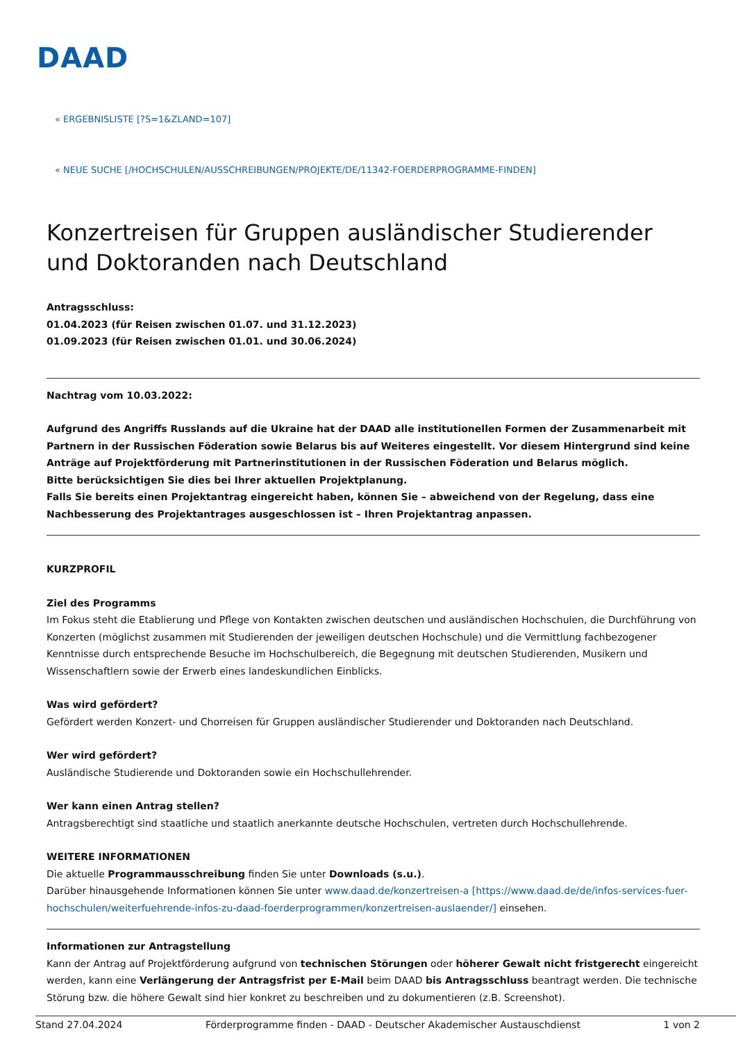DAAD
« ERGEBNISLISTE [?S=1&ZLAND=107]
« NEUE SUCHE [/HOCHSCHULEN/AUSSCHREIBUNGEN/PROJEKTE/DE/11342-FOERDERPROGRAMME-FINDEN]
Konzertreisen für Gruppen ausländischer Studierender und Doktoranden nach Deutschland
Antragsschluss:
01.04.2023 (für Reisen zwischen 01.07. und 31.12.2023)
01.09.2023 (für Reisen zwischen 01.01. und 30.06.2024)
Nachtrag vom 10.03.2022:
Aufgrund des Angriffs Russlands auf die Ukraine hat der DAAD alle institutionellen Formen der Zusammenarbeit mit Partnern in der Russischen Föderation sowie Belarus bis auf Weiteres eingestellt. Vor diesem Hintergrund sind keine Anträge auf Projektförderung mit Partnerinstitutionen in der Russischen Föderation und Belarus möglich.
Bitte berücksichtigen Sie dies bei Ihrer aktuellen Projektplanung.
Falls Sie bereits einen Projektantrag eingereicht haben, können Sie – abweichend von der Regelung, dass eine Nachbesserung des Projektantrages ausgeschlossen ist – Ihren Projektantrag anpassen.
KURZPROFIL
Ziel des Programms
Im Fokus steht die Etablierung und Pflege von Kontakten zwischen deutschen und ausländischen Hochschulen, die Durchführung von Konzerten (möglichst zusammen mit Studierenden der jeweiligen deutschen Hochschule) und die Vermittlung fachbezogener Kenntnisse durch entsprechende Besuche im Hochschulbereich, die Begegnung mit deutschen Studierenden, Musikern und Wissenschaftlern sowie der Erwerb eines landeskundlichen Einblicks.
Was wird gefördert?
Gefördert werden Konzert- und Chorreisen für Gruppen ausländischer Studierender und Doktoranden nach Deutschland.
Wer wird gefördert?
Ausländische Studierende und Doktoranden sowie ein Hochschullehrender.
Wer kann einen Antrag stellen?
Antragsberechtigt sind staatliche und staatlich anerkannte deutsche Hochschulen, vertreten durch Hochschullehrende.
WEITERE INFORMATIONEN
Die aktuelle Programmausschreibung finden Sie unter Downloads (s.u.).
Darüber hinausgehende Informationen können Sie unter www.daad.de/konzertreisen-a [https://www.daad.de/de/infos-services-fuer-hochschulen/weiterfuehrende-infos-zu-daad-foerderprogrammen/konzertreisen-auslaender/] einsehen.
Informationen zur Antragstellung
Kann der Antrag auf Projektförderung aufgrund von technischen Störungen oder höherer Gewalt nicht fristgerecht eingereicht werden, kann eine Verlängerung der Antragsfrist per E-Mail beim DAAD bis Antragsschluss beantragt werden. Die technische Störung bzw. die höhere Gewalt sind hier konkret zu beschreiben und zu dokumentieren (z.B. Screenshot).
Stand 27.04.2024 Förderprogramme finden - DAAD - Deutscher Akademischer Austauschdienst 1 von 2